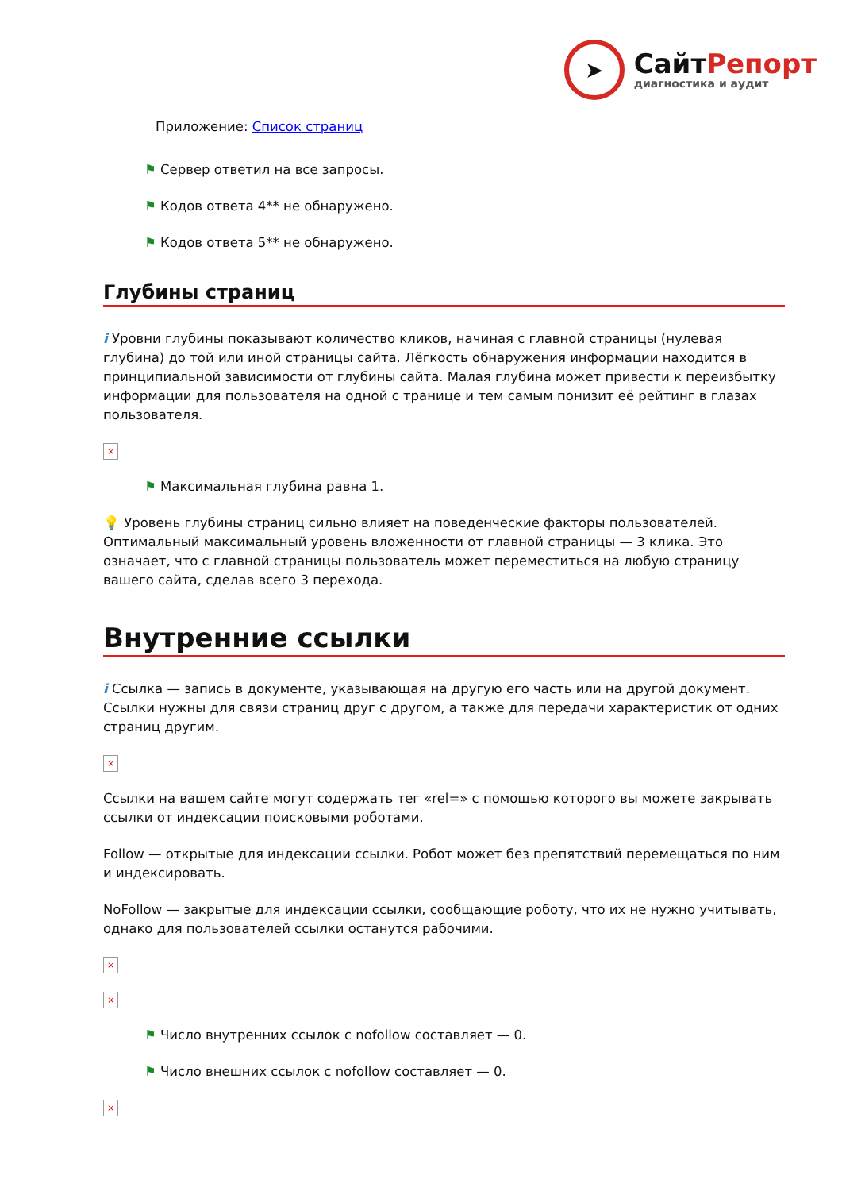➤
СайтРепорт
диагностика и аудит
Приложение: Список страниц
⚑ Сервер ответил на все запросы.
⚑ Кодов ответа 4** не обнаружено.
⚑ Кодов ответа 5** не обнаружено.
Глубины страниц
i Уровни глубины показывают количество кликов, начиная с главной страницы (нулевая глубина) до той или иной страницы сайта. Лёгкость обнаружения информации находится в принципиальной зависимости от глубины сайта. Малая глубина может привести к переизбытку информации для пользователя на одной с транице и тем самым понизит её рейтинг в глазах пользователя.
×
⚑ Максимальная глубина равна 1.
💡 Уровень глубины страниц сильно влияет на поведенческие факторы пользователей. Оптимальный максимальный уровень вложенности от главной страницы — 3 клика. Это означает, что с главной страницы пользователь может переместиться на любую страницу вашего сайта, сделав всего 3 перехода.
Внутренние ссылки
i Ссылка — запись в документе, указывающая на другую его часть или на другой документ. Ссылки нужны для связи страниц друг с другом, а также для передачи характеристик от одних страниц другим.
×
Ссылки на вашем сайте могут содержать тег «rel=» с помощью которого вы можете закрывать ссылки от индексации поисковыми роботами.
Follow — открытые для индексации ссылки. Робот может без препятствий перемещаться по ним и индексировать.
NoFollow — закрытые для индексации ссылки, сообщающие роботу, что их не нужно учитывать, однако для пользователей ссылки останутся рабочими.
×
×
⚑ Число внутренних ссылок с nofollow составляет — 0.
⚑ Число внешних ссылок с nofollow составляет — 0.
×